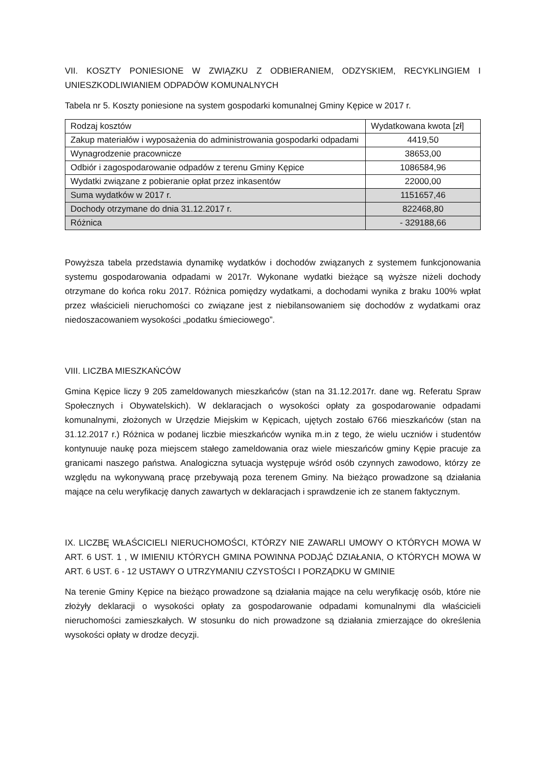VII. KOSZTY PONIESIONE W ZWIĄZKU Z ODBIERANIEM, ODZYSKIEM, RECYKLINGIEM I UNIESZKODLIWIANIEM ODPADÓW KOMUNALNYCH
Tabela nr 5. Koszty poniesione na system gospodarki komunalnej Gminy Kępice w 2017 r.
| Rodzaj kosztów | Wydatkowana kwota [zł] |
| Zakup materiałów i wyposażenia do administrowania gospodarki odpadami | 4419,50 |
| Wynagrodzenie pracownicze | 38653,00 |
| Odbiór i zagospodarowanie odpadów z terenu Gminy Kępice | 1086584,96 |
| Wydatki związane z pobieranie opłat przez inkasentów | 22000,00 |
| Suma wydatków w 2017 r. | 1151657,46 |
| Dochody otrzymane do dnia 31.12.2017 r. | 822468,80 |
| Różnica | - 329188,66 |
Powyższa tabela przedstawia dynamikę wydatków i dochodów związanych z systemem funkcjonowania systemu gospodarowania odpadami w 2017r. Wykonane wydatki bieżące są wyższe niżeli dochody otrzymane do końca roku 2017. Różnica pomiędzy wydatkami, a dochodami wynika z braku 100% wpłat przez właścicieli nieruchomości co związane jest z niebilansowaniem się dochodów z wydatkami oraz niedoszacowaniem wysokości „podatku śmieciowego”.
VIII. LICZBA MIESZKAŃCÓW
Gmina Kępice liczy 9 205 zameldowanych mieszkańców (stan na 31.12.2017r. dane wg. Referatu Spraw Społecznych i Obywatelskich). W deklaracjach o wysokości opłaty za gospodarowanie odpadami komunalnymi, złożonych w Urzędzie Miejskim w Kępicach, ujętych zostało 6766 mieszkańców (stan na 31.12.2017 r.) Różnica w podanej liczbie mieszkańców wynika m.in z tego, że wielu uczniów i studentów kontynuuje naukę poza miejscem stałego zameldowania oraz wiele mieszańców gminy Kępie pracuje za granicami naszego państwa. Analogiczna sytuacja występuje wśród osób czynnych zawodowo, którzy ze względu na wykonywaną pracę przebywają poza terenem Gminy. Na bieżąco prowadzone są działania mające na celu weryfikację danych zawartych w deklaracjach i sprawdzenie ich ze stanem faktycznym.
IX. LICZBĘ WŁAŚCICIELI NIERUCHOMOŚCI, KTÓRZY NIE ZAWARLI UMOWY O KTÓRYCH MOWA W ART. 6 UST. 1 , W IMIENIU KTÓRYCH GMINA POWINNA PODJĄĆ DZIAŁANIA, O KTÓRYCH MOWA W ART. 6 UST. 6 - 12 USTAWY O UTRZYMANIU CZYSTOŚCI I PORZĄDKU W GMINIE
Na terenie Gminy Kępice na bieżąco prowadzone są działania mające na celu weryfikację osób, które nie złożyły deklaracji o wysokości opłaty za gospodarowanie odpadami komunalnymi dla właścicieli nieruchomości zamieszkałych. W stosunku do nich prowadzone są działania zmierzające do określenia wysokości opłaty w drodze decyzji.